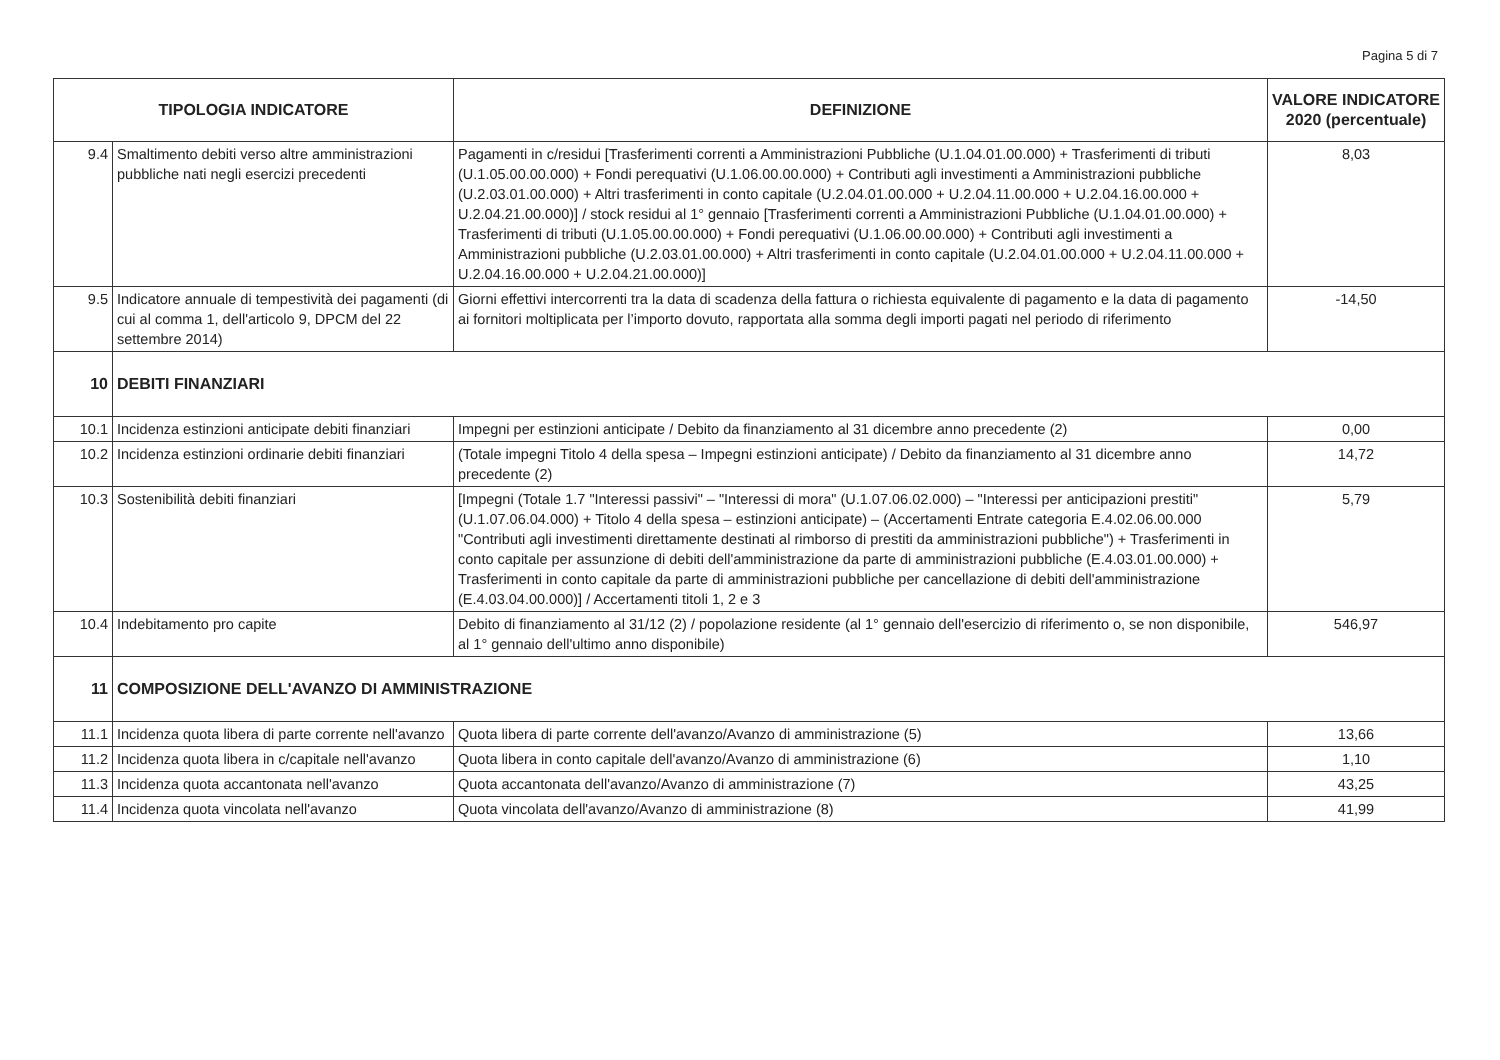Pagina 5 di 7
| TIPOLOGIA INDICATORE | | DEFINIZIONE | VALORE INDICATORE 2020 (percentuale) |
| --- | --- | --- | --- |
| 9.4 | Smaltimento debiti verso altre amministrazioni pubbliche nati negli esercizi precedenti | Pagamenti in c/residui [Trasferimenti correnti a Amministrazioni Pubbliche (U.1.04.01.00.000) + Trasferimenti di tributi (U.1.05.00.00.000) + Fondi perequativi (U.1.06.00.00.000) + Contributi agli investimenti a Amministrazioni pubbliche (U.2.03.01.00.000) + Altri trasferimenti in conto capitale (U.2.04.01.00.000 + U.2.04.11.00.000 + U.2.04.16.00.000 + U.2.04.21.00.000)] / stock residui al 1° gennaio [Trasferimenti correnti a Amministrazioni Pubbliche (U.1.04.01.00.000) + Trasferimenti di tributi (U.1.05.00.00.000) + Fondi perequativi (U.1.06.00.00.000) + Contributi agli investimenti a Amministrazioni pubbliche (U.2.03.01.00.000) + Altri trasferimenti in conto capitale (U.2.04.01.00.000 + U.2.04.11.00.000 + U.2.04.16.00.000 + U.2.04.21.00.000)] | 8,03 |
| 9.5 | Indicatore annuale di tempestività dei pagamenti (di cui al comma 1, dell'articolo 9, DPCM del 22 settembre 2014) | Giorni effettivi intercorrenti tra la data di scadenza della fattura o richiesta equivalente di pagamento e la data di pagamento ai fornitori moltiplicata per l’importo dovuto, rapportata alla somma degli importi pagati nel periodo di riferimento | -14,50 |
| 10 | DEBITI FINANZIARI | | |
| 10.1 | Incidenza estinzioni anticipate debiti finanziari | Impegni per estinzioni anticipate / Debito da finanziamento al 31 dicembre anno precedente (2) | 0,00 |
| 10.2 | Incidenza estinzioni ordinarie debiti finanziari | (Totale impegni Titolo 4 della spesa – Impegni estinzioni anticipate) / Debito da finanziamento al 31 dicembre anno precedente (2) | 14,72 |
| 10.3 | Sostenibilità debiti finanziari | [Impegni (Totale 1.7 "Interessi passivi" – "Interessi di mora" (U.1.07.06.02.000) – "Interessi per anticipazioni prestiti" (U.1.07.06.04.000) + Titolo 4 della spesa – estinzioni anticipate) – (Accertamenti Entrate categoria E.4.02.06.00.000 "Contributi agli investimenti direttamente destinati al rimborso di prestiti da amministrazioni pubbliche") + Trasferimenti in conto capitale per assunzione di debiti dell'amministrazione da parte di amministrazioni pubbliche (E.4.03.01.00.000) + Trasferimenti in conto capitale da parte di amministrazioni pubbliche per cancellazione di debiti dell'amministrazione (E.4.03.04.00.000)] / Accertamenti titoli 1, 2 e 3 | 5,79 |
| 10.4 | Indebitamento pro capite | Debito di finanziamento al 31/12 (2) / popolazione residente (al 1° gennaio dell'esercizio di riferimento o, se non disponibile, al 1° gennaio dell'ultimo anno disponibile) | 546,97 |
| 11 | COMPOSIZIONE DELL'AVANZO DI AMMINISTRAZIONE | | |
| 11.1 | Incidenza quota libera di parte corrente nell'avanzo | Quota libera di parte corrente dell'avanzo/Avanzo di amministrazione (5) | 13,66 |
| 11.2 | Incidenza quota libera in c/capitale nell'avanzo | Quota libera in conto capitale dell'avanzo/Avanzo di amministrazione (6) | 1,10 |
| 11.3 | Incidenza quota accantonata nell'avanzo | Quota accantonata dell'avanzo/Avanzo di amministrazione (7) | 43,25 |
| 11.4 | Incidenza quota vincolata nell'avanzo | Quota vincolata dell'avanzo/Avanzo di amministrazione (8) | 41,99 |